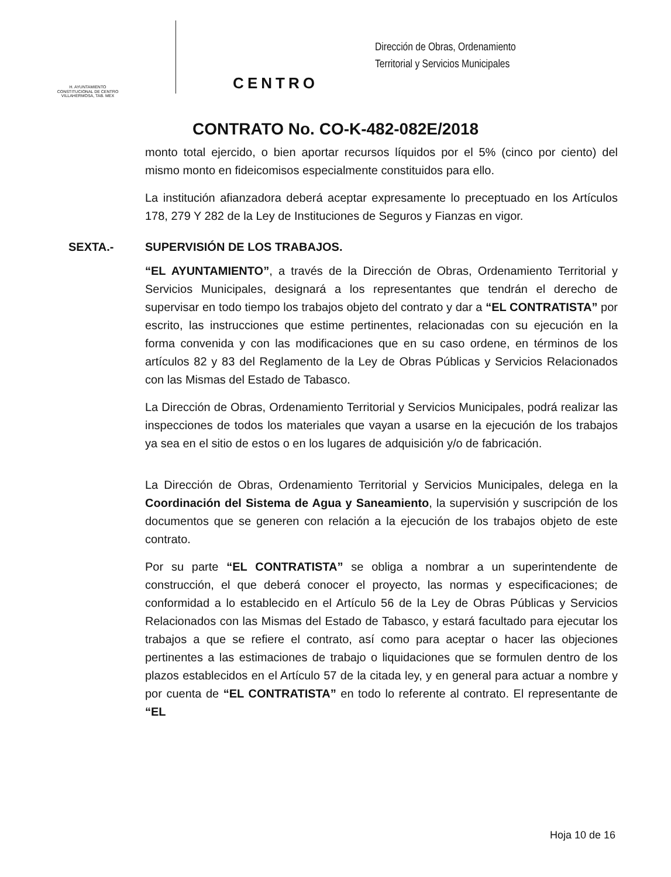H. AYUNTAMIENTO
CONSTITUCIONAL DE CENTRO
VILLAHERMOSA, TAB. MEX
CENTRO
Dirección de Obras, Ordenamiento
Territorial y Servicios Municipales
CONTRATO No. CO-K-482-082E/2018
monto total ejercido, o bien aportar recursos líquidos por el 5% (cinco por ciento) del mismo monto en fideicomisos especialmente constituidos para ello.
La institución afianzadora deberá aceptar expresamente lo preceptuado en los Artículos 178, 279 Y 282 de la Ley de Instituciones de Seguros y Fianzas en vigor.
SEXTA.- SUPERVISIÓN DE LOS TRABAJOS.
“EL AYUNTAMIENTO”, a través de la Dirección de Obras, Ordenamiento Territorial y Servicios Municipales, designará a los representantes que tendrán el derecho de supervisar en todo tiempo los trabajos objeto del contrato y dar a “EL CONTRATISTA” por escrito, las instrucciones que estime pertinentes, relacionadas con su ejecución en la forma convenida y con las modificaciones que en su caso ordene, en términos de los artículos 82 y 83 del Reglamento de la Ley de Obras Públicas y Servicios Relacionados con las Mismas del Estado de Tabasco.
La Dirección de Obras, Ordenamiento Territorial y Servicios Municipales, podrá realizar las inspecciones de todos los materiales que vayan a usarse en la ejecución de los trabajos ya sea en el sitio de estos o en los lugares de adquisición y/o de fabricación.
La Dirección de Obras, Ordenamiento Territorial y Servicios Municipales, delega en la Coordinación del Sistema de Agua y Saneamiento, la supervisión y suscripción de los documentos que se generen con relación a la ejecución de los trabajos objeto de este contrato.
Por su parte “EL CONTRATISTA” se obliga a nombrar a un superintendente de construcción, el que deberá conocer el proyecto, las normas y especificaciones; de conformidad a lo establecido en el Artículo 56 de la Ley de Obras Públicas y Servicios Relacionados con las Mismas del Estado de Tabasco, y estará facultado para ejecutar los trabajos a que se refiere el contrato, así como para aceptar o hacer las objeciones pertinentes a las estimaciones de trabajo o liquidaciones que se formulen dentro de los plazos establecidos en el Artículo 57 de la citada ley, y en general para actuar a nombre y por cuenta de “EL CONTRATISTA” en todo lo referente al contrato. El representante de “EL
Hoja 10 de 16